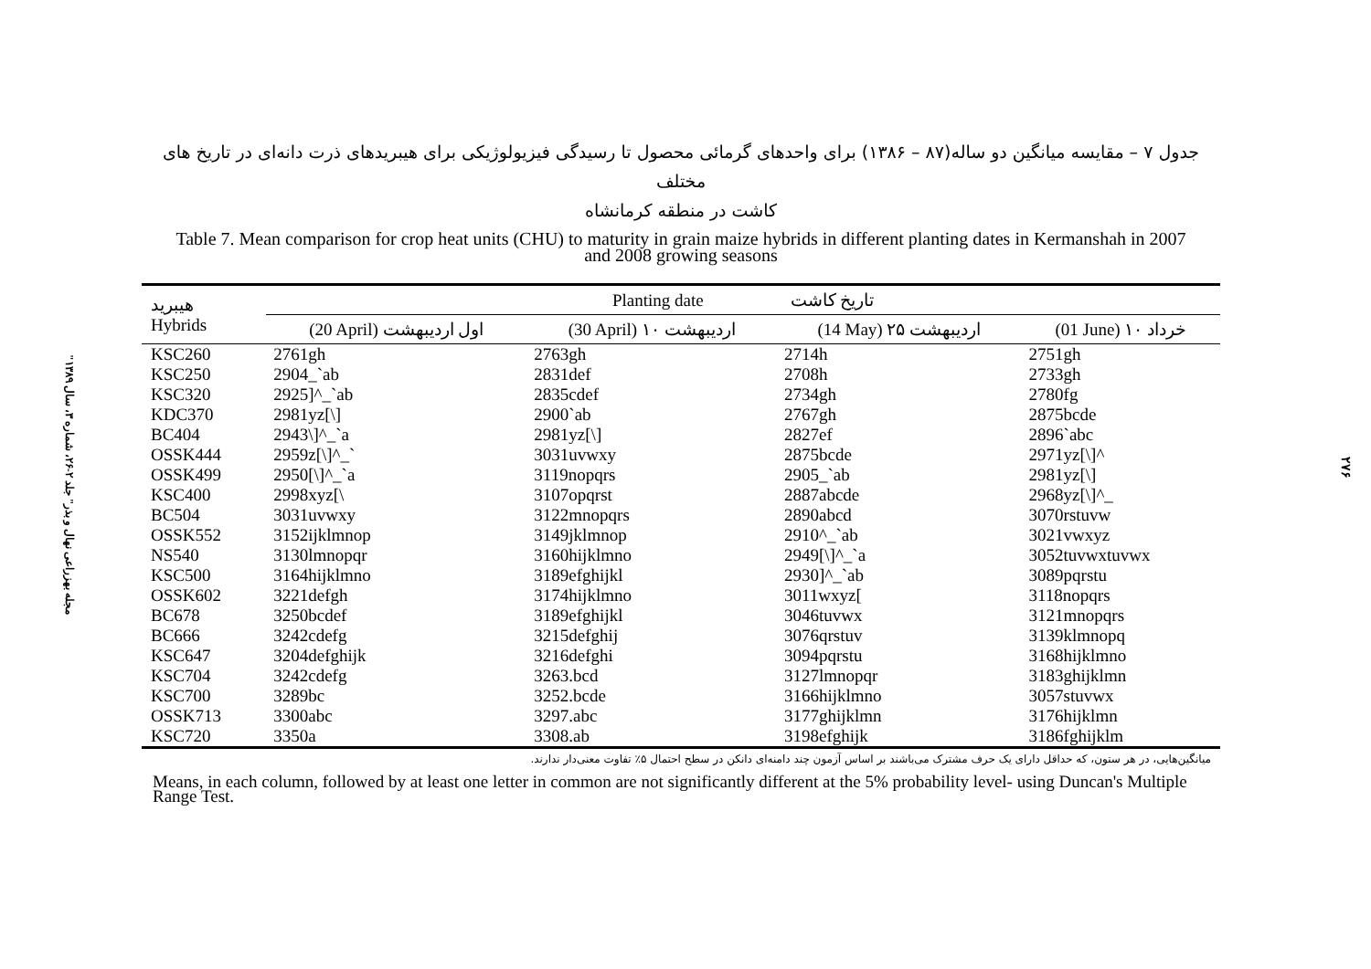"مجله بهزراعی نهال و بذر" جلد ۲-۲۶، شماره ۳، سال ۱۳۸۹
۲۷۶
جدول ۷ – مقایسه میانگین دو ساله(۸۷ – ۱۳۸۶) برای واحدهای گرمائی محصول تا رسیدگی فیزیولوژیکی برای هیبریدهای ذرت دانه‌ای در تاریخ های مختلف
کاشت در منطقه کرمانشاه
Table 7. Mean comparison for crop heat units (CHU) to maturity in grain maize hybrids in different planting dates in Kermanshah in 2007
and 2008 growing seasons
| هیبرید Hybrids | Planting date تاریخ کاشت | | | |
| --- | --- | --- | --- | --- |
| | (20 April) اول اردیبهشت | (30 April) ۱۰ اردیبهشت | (14 May) ۲۵ اردیبهشت | (01 June) ۱۰ خرداد |
| KSC260 | 2761gh | 2763gh | 2714h | 2751gh |
| KSC250 | 2904_`ab | 2831def | 2708h | 2733gh |
| KSC320 | 2925]^_`ab | 2835cdef | 2734gh | 2780fg |
| KDC370 | 2981yz[\] | 2900`ab | 2767gh | 2875bcde |
| BC404 | 2943\]^_`a | 2981yz[\] | 2827ef | 2896`abc |
| OSSK444 | 2959z[\]^_` | 3031uvwxy | 2875bcde | 2971yz[\]^ |
| OSSK499 | 2950[\]^_`a | 3119nopqrs | 2905_`ab | 2981yz[\] |
| KSC400 | 2998xyz[\ | 3107opqrst | 2887abcde | 2968yz[\]^_ |
| BC504 | 3031uvwxy | 3122mnopqrs | 2890abcd | 3070rstuvw |
| OSSK552 | 3152ijklmnop | 3149jklmnop | 2910^_`ab | 3021vwxyz |
| NS540 | 3130lmnopqr | 3160hijklmno | 2949[\]^_`a | 3052tuvwxtuvwx |
| KSC500 | 3164hijklmno | 3189efghijkl | 2930]^_`ab | 3089pqrstu |
| OSSK602 | 3221defgh | 3174hijklmno | 3011wxyz[ | 3118nopqrs |
| BC678 | 3250bcdef | 3189efghijkl | 3046tuvwx | 3121mnopqrs |
| BC666 | 3242cdefg | 3215defghij | 3076qrstuv | 3139klmnopq |
| KSC647 | 3204defghijk | 3216defghi | 3094pqrstu | 3168hijklmno |
| KSC704 | 3242cdefg | 3263.bcd | 3127lmnopqr | 3183ghijklmn |
| KSC700 | 3289bc | 3252.bcde | 3166hijklmno | 3057stuvwx |
| OSSK713 | 3300abc | 3297.abc | 3177ghijklmn | 3176hijklmn |
| KSC720 | 3350a | 3308.ab | 3198efghijk | 3186fghijklm |
میانگین‌هایی، در هر ستون، که حداقل دارای یک حرف مشترک می‌باشند بر اساس آزمون چند دامنه‌ای دانکن در سطح احتمال ۵٪ تفاوت معنی‌دار ندارند.
Means, in each column, followed by at least one letter in common are not significantly different at the 5% probability level- using Duncan's Multiple Range Test.